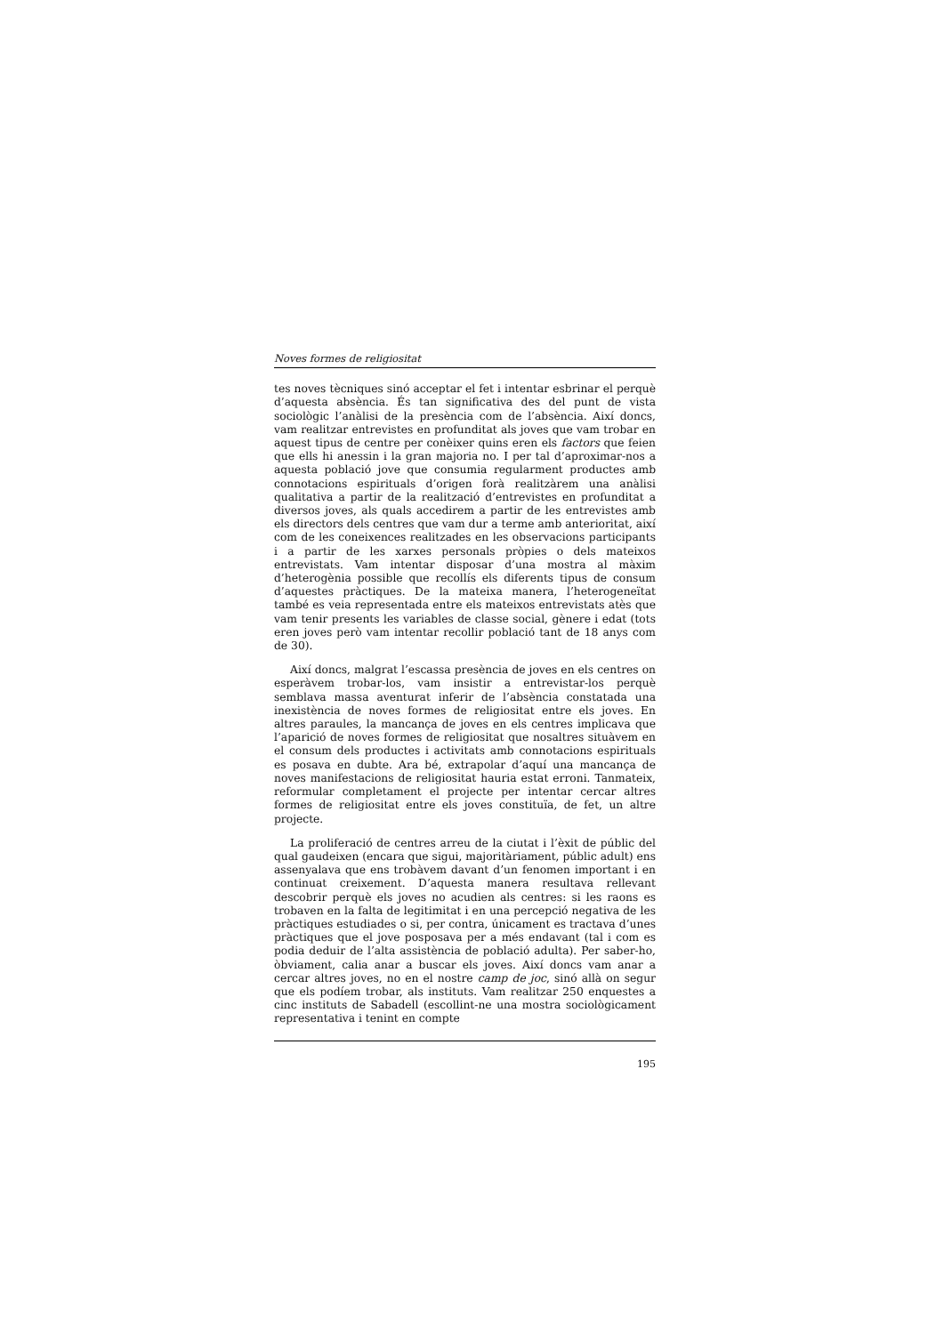Noves formes de religiositat
tes noves tècniques sinó acceptar el fet i intentar esbrinar el perquè d’aquesta absència. És tan significativa des del punt de vista sociològic l’anàlisi de la presència com de l’absència. Així doncs, vam realitzar entrevistes en profunditat als joves que vam trobar en aquest tipus de centre per conèixer quins eren els factors que feien que ells hi anessin i la gran majoria no. I per tal d’aproximar-nos a aquesta població jove que consumia regularment productes amb connotacions espirituals d’origen forà realitzàrem una anàlisi qualitativa a partir de la realització d’entrevistes en profunditat a diversos joves, als quals accedirem a partir de les entrevistes amb els directors dels centres que vam dur a terme amb anterioritat, així com de les coneixences realitzades en les observacions participants i a partir de les xarxes personals pròpies o dels mateixos entrevistats. Vam intentar disposar d’una mostra al màxim d’heterogènia possible que recollís els diferents tipus de consum d’aquestes pràctiques. De la mateixa manera, l’heterogeneïtat també es veia representada entre els mateixos entrevistats atès que vam tenir presents les variables de classe social, gènere i edat (tots eren joves però vam intentar recollir població tant de 18 anys com de 30).
Així doncs, malgrat l’escassa presència de joves en els centres on esperàvem trobar-los, vam insistir a entrevistar-los perquè semblava massa aventurat inferir de l’absència constatada una inexistència de noves formes de religiositat entre els joves. En altres paraules, la mancança de joves en els centres implicava que l’aparició de noves formes de religiositat que nosaltres situàvem en el consum dels productes i activitats amb connotacions espirituals es posava en dubte. Ara bé, extrapolar d’aquí una mancança de noves manifestacions de religiositat hauria estat erroni. Tanmateix, reformular completament el projecte per intentar cercar altres formes de religiositat entre els joves constituïa, de fet, un altre projecte.
La proliferació de centres arreu de la ciutat i l’èxit de públic del qual gaudeixen (encara que sigui, majoritàriament, públic adult) ens assenyalava que ens trobàvem davant d’un fenomen important i en continuat creixement. D’aquesta manera resultava rellevant descobrir perquè els joves no acudien als centres: si les raons es trobaven en la falta de legitimitat i en una percepció negativa de les pràctiques estudiades o si, per contra, únicament es tractava d’unes pràctiques que el jove posposava per a més endavant (tal i com es podia deduir de l’alta assistència de població adulta). Per saber-ho, òbviament, calia anar a buscar els joves. Així doncs vam anar a cercar altres joves, no en el nostre camp de joc, sinó allà on segur que els podíem trobar, als instituts. Vam realitzar 250 enquestes a cinc instituts de Sabadell (escollint-ne una mostra sociològicament representativa i tenint en compte
195